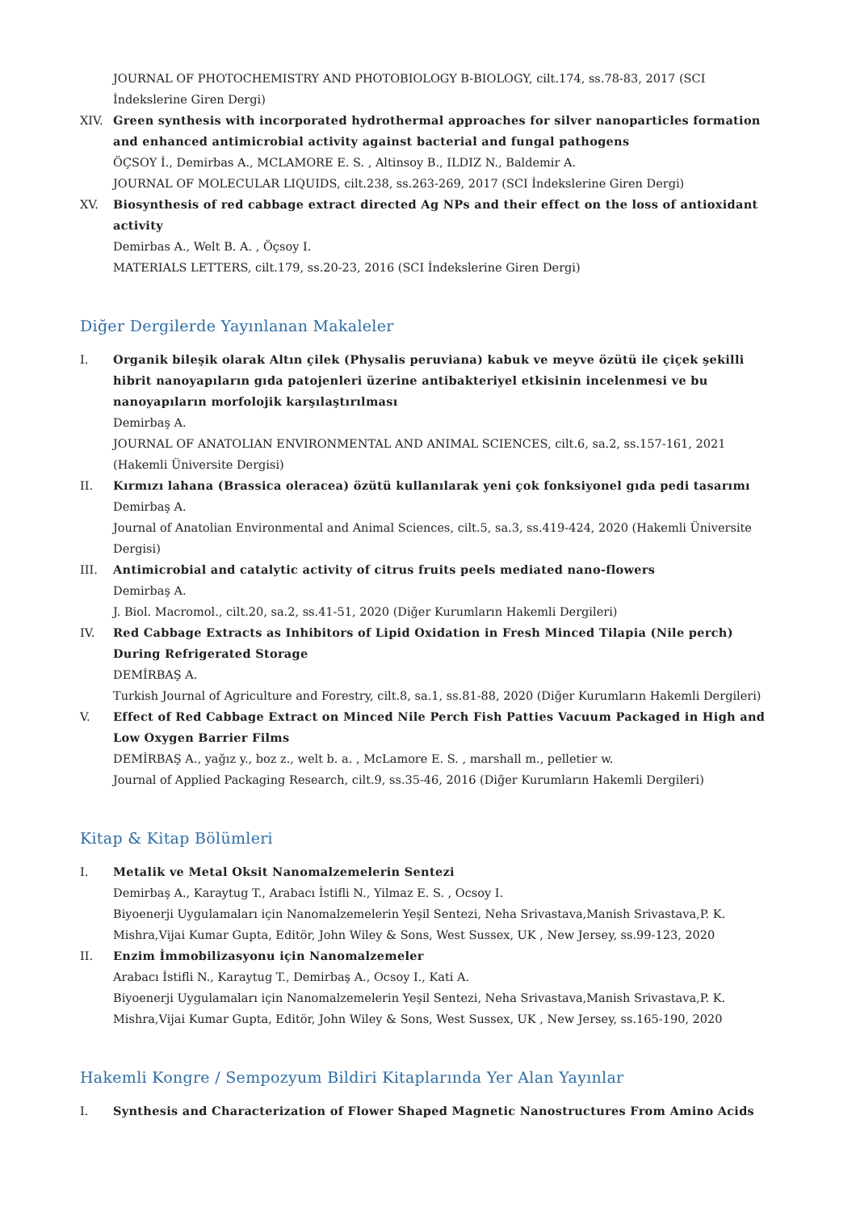JOURNAL OF PHOTOCHEMISTRY AND PHOTOBIOLOGY B-BIOLOGY, cilt.174, ss.78-83, 2017 (SCI İndekslerine Giren Dergi)
XIV. Green synthesis with incorporated hydrothermal approaches for silver nanoparticles formation and enhanced antimicrobial activity against bacterial and fungal pathogens
ÖÇSOY İ., Demirbas A., MCLAMORE E. S. , Altinsoy B., ILDIZ N., Baldemir A.
JOURNAL OF MOLECULAR LIQUIDS, cilt.238, ss.263-269, 2017 (SCI İndekslerine Giren Dergi)
XV. Biosynthesis of red cabbage extract directed Ag NPs and their effect on the loss of antioxidant activity
Demirbas A., Welt B. A. , Öçsoy I.
MATERIALS LETTERS, cilt.179, ss.20-23, 2016 (SCI İndekslerine Giren Dergi)
Diğer Dergilerde Yayınlanan Makaleler
I. Organik bileşik olarak Altın çilek (Physalis peruviana) kabuk ve meyve özütü ile çiçek şekilli hibrit nanoyapıların gıda patojenleri üzerine antibakteriyel etkisinin incelenmesi ve bu nanoyapıların morfolojik karşılaştırılması
Demirbaş A.
JOURNAL OF ANATOLIAN ENVIRONMENTAL AND ANIMAL SCIENCES, cilt.6, sa.2, ss.157-161, 2021 (Hakemli Üniversite Dergisi)
II. Kırmızı lahana (Brassica oleracea) özütü kullanılarak yeni çok fonksiyonel gıda pedi tasarımı
Demirbaş A.
Journal of Anatolian Environmental and Animal Sciences, cilt.5, sa.3, ss.419-424, 2020 (Hakemli Üniversite Dergisi)
III. Antimicrobial and catalytic activity of citrus fruits peels mediated nano-flowers
Demirbaş A.
J. Biol. Macromol., cilt.20, sa.2, ss.41-51, 2020 (Diğer Kurumların Hakemli Dergileri)
IV. Red Cabbage Extracts as Inhibitors of Lipid Oxidation in Fresh Minced Tilapia (Nile perch) During Refrigerated Storage
DEMİRBAŞ A.
Turkish Journal of Agriculture and Forestry, cilt.8, sa.1, ss.81-88, 2020 (Diğer Kurumların Hakemli Dergileri)
V. Effect of Red Cabbage Extract on Minced Nile Perch Fish Patties Vacuum Packaged in High and Low Oxygen Barrier Films
DEMİRBAŞ A., yağız y., boz z., welt b. a. , McLamore E. S. , marshall m., pelletier w.
Journal of Applied Packaging Research, cilt.9, ss.35-46, 2016 (Diğer Kurumların Hakemli Dergileri)
Kitap & Kitap Bölümleri
I. Metalik ve Metal Oksit Nanomalzemelerin Sentezi
Demirbaş A., Karaytug T., Arabacı İstifli N., Yilmaz E. S. , Ocsoy I.
Biyoenerji Uygulamaları için Nanomalzemelerin Yeşil Sentezi, Neha Srivastava,Manish Srivastava,P. K. Mishra,Vijai Kumar Gupta, Editör, John Wiley & Sons, West Sussex, UK , New Jersey, ss.99-123, 2020
II. Enzim İmmobilizasyonu için Nanomalzemeler
Arabacı İstifli N., Karaytug T., Demirbaş A., Ocsoy I., Kati A.
Biyoenerji Uygulamaları için Nanomalzemelerin Yeşil Sentezi, Neha Srivastava,Manish Srivastava,P. K. Mishra,Vijai Kumar Gupta, Editör, John Wiley & Sons, West Sussex, UK , New Jersey, ss.165-190, 2020
Hakemli Kongre / Sempozyum Bildiri Kitaplarında Yer Alan Yayınlar
I. Synthesis and Characterization of Flower Shaped Magnetic Nanostructures From Amino Acids